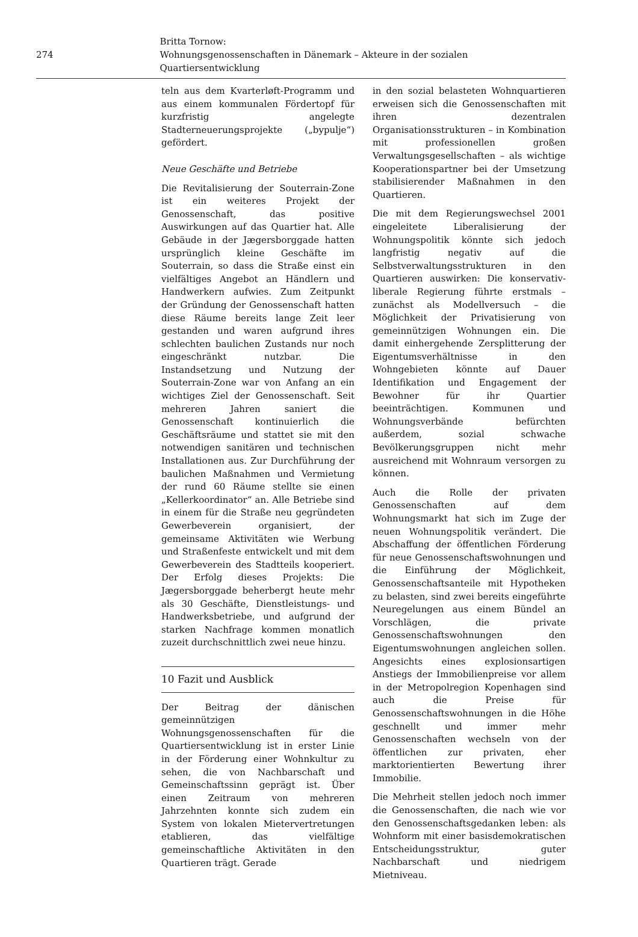274
Britta Tornow:
Wohnungsgenossenschaften in Dänemark – Akteure in der sozialen Quartiersentwicklung
teln aus dem Kvarterløft-Programm und aus einem kommunalen Fördertopf für kurzfristig angelegte Stadterneuerungsprojekte („bypulje“) gefördert.
Neue Geschäfte und Betriebe
Die Revitalisierung der Souterrain-Zone ist ein weiteres Projekt der Genossenschaft, das positive Auswirkungen auf das Quartier hat. Alle Gebäude in der Jægersborggade hatten ursprünglich kleine Geschäfte im Souterrain, so dass die Straße einst ein vielfältiges Angebot an Händlern und Handwerkern aufwies. Zum Zeitpunkt der Gründung der Genossenschaft hatten diese Räume bereits lange Zeit leer gestanden und waren aufgrund ihres schlechten baulichen Zustands nur noch eingeschränkt nutzbar. Die Instandsetzung und Nutzung der Souterrain-Zone war von Anfang an ein wichtiges Ziel der Genossenschaft. Seit mehreren Jahren saniert die Genossenschaft kontinuierlich die Geschäftsräume und stattet sie mit den notwendigen sanitären und technischen Installationen aus. Zur Durchführung der baulichen Maßnahmen und Vermietung der rund 60 Räume stellte sie einen „Kellerkoordinator“ an. Alle Betriebe sind in einem für die Straße neu gegründeten Gewerbeverein organisiert, der gemeinsame Aktivitäten wie Werbung und Straßenfeste entwickelt und mit dem Gewerbeverein des Stadtteils kooperiert. Der Erfolg dieses Projekts: Die Jægersborggade beherbergt heute mehr als 30 Geschäfte, Dienstleistungs- und Handwerksbetriebe, und aufgrund der starken Nachfrage kommen monatlich zuzeit durchschnittlich zwei neue hinzu.
10 Fazit und Ausblick
Der Beitrag der dänischen gemeinnützigen Wohnungsgenossenschaften für die Quartiersentwicklung ist in erster Linie in der Förderung einer Wohnkultur zu sehen, die von Nachbarschaft und Gemeinschaftssinn geprägt ist. Über einen Zeitraum von mehreren Jahrzehnten konnte sich zudem ein System von lokalen Mietervertretungen etablieren, das vielfältige gemeinschaftliche Aktivitäten in den Quartieren trägt. Gerade
in den sozial belasteten Wohnquartieren erweisen sich die Genossenschaften mit ihren dezentralen Organisationsstrukturen – in Kombination mit professionellen großen Verwaltungsgesellschaften – als wichtige Kooperationspartner bei der Umsetzung stabilisierender Maßnahmen in den Quartieren.
Die mit dem Regierungswechsel 2001 eingeleitete Liberalisierung der Wohnungspolitik könnte sich jedoch langfristig negativ auf die Selbstverwaltungsstrukturen in den Quartieren auswirken: Die konservativ-liberale Regierung führte erstmals – zunächst als Modellversuch – die Möglichkeit der Privatisierung von gemeinnützigen Wohnungen ein. Die damit einhergehende Zersplitterung der Eigentumsverhältnisse in den Wohngebieten könnte auf Dauer Identifikation und Engagement der Bewohner für ihr Quartier beeinträchtigen. Kommunen und Wohnungsverbände befürchten außerdem, sozial schwache Bevölkerungsgruppen nicht mehr ausreichend mit Wohnraum versorgen zu können.
Auch die Rolle der privaten Genossenschaften auf dem Wohnungsmarkt hat sich im Zuge der neuen Wohnungspolitik verändert. Die Abschaffung der öffentlichen Förderung für neue Genossenschaftswohnungen und die Einführung der Möglichkeit, Genossenschaftsanteile mit Hypotheken zu belasten, sind zwei bereits eingeführte Neuregelungen aus einem Bündel an Vorschlägen, die private Genossenschaftswohnungen den Eigentumswohnungen angleichen sollen. Angesichts eines explosionsartigen Anstiegs der Immobilienpreise vor allem in der Metropolregion Kopenhagen sind auch die Preise für Genossenschaftswohnungen in die Höhe geschnellt und immer mehr Genossenschaften wechseln von der öffentlichen zur privaten, eher marktorientierten Bewertung ihrer Immobilie.
Die Mehrheit stellen jedoch noch immer die Genossenschaften, die nach wie vor den Genossenschaftsgedanken leben: als Wohnform mit einer basisdemokratischen Entscheidungsstruktur, guter Nachbarschaft und niedrigem Mietniveau.